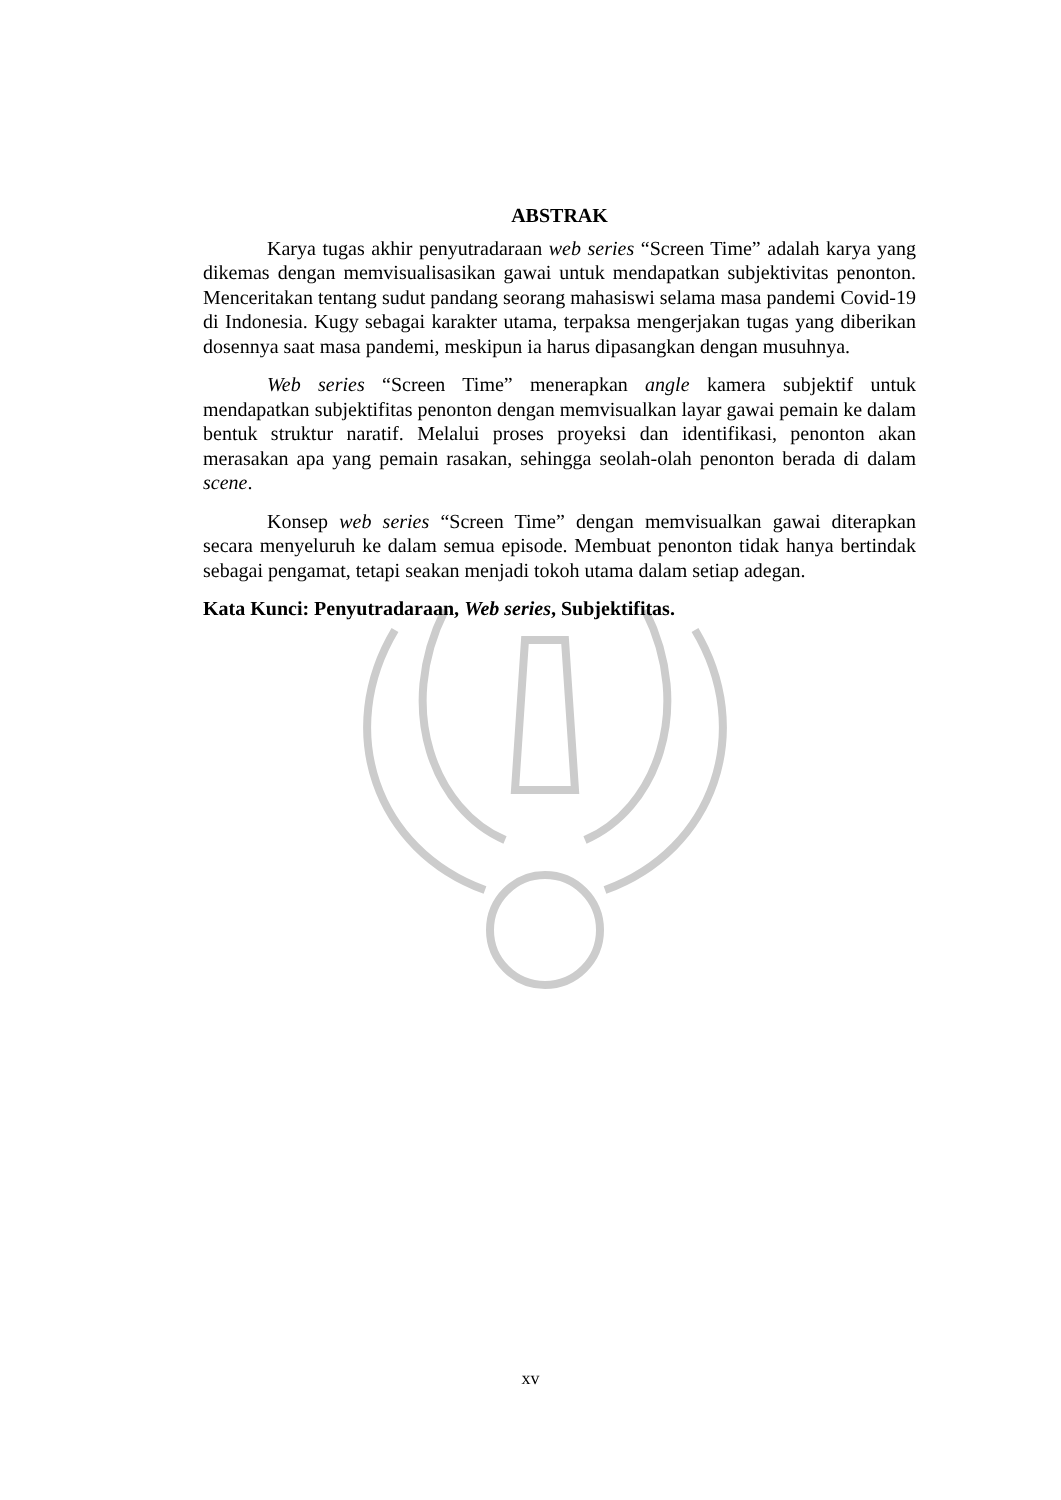ABSTRAK
Karya tugas akhir penyutradaraan web series “Screen Time” adalah karya yang dikemas dengan memvisualisasikan gawai untuk mendapatkan subjektivitas penonton. Menceritakan tentang sudut pandang seorang mahasiswi selama masa pandemi Covid-19 di Indonesia. Kugy sebagai karakter utama, terpaksa mengerjakan tugas yang diberikan dosennya saat masa pandemi, meskipun ia harus dipasangkan dengan musuhnya.
Web series “Screen Time” menerapkan angle kamera subjektif untuk mendapatkan subjektifitas penonton dengan memvisualkan layar gawai pemain ke dalam bentuk struktur naratif. Melalui proses proyeksi dan identifikasi, penonton akan merasakan apa yang pemain rasakan, sehingga seolah-olah penonton berada di dalam scene.
Konsep web series “Screen Time” dengan memvisualkan gawai diterapkan secara menyeluruh ke dalam semua episode. Membuat penonton tidak hanya bertindak sebagai pengamat, tetapi seakan menjadi tokoh utama dalam setiap adegan.
Kata Kunci: Penyutradaraan, Web series, Subjektifitas.
xv